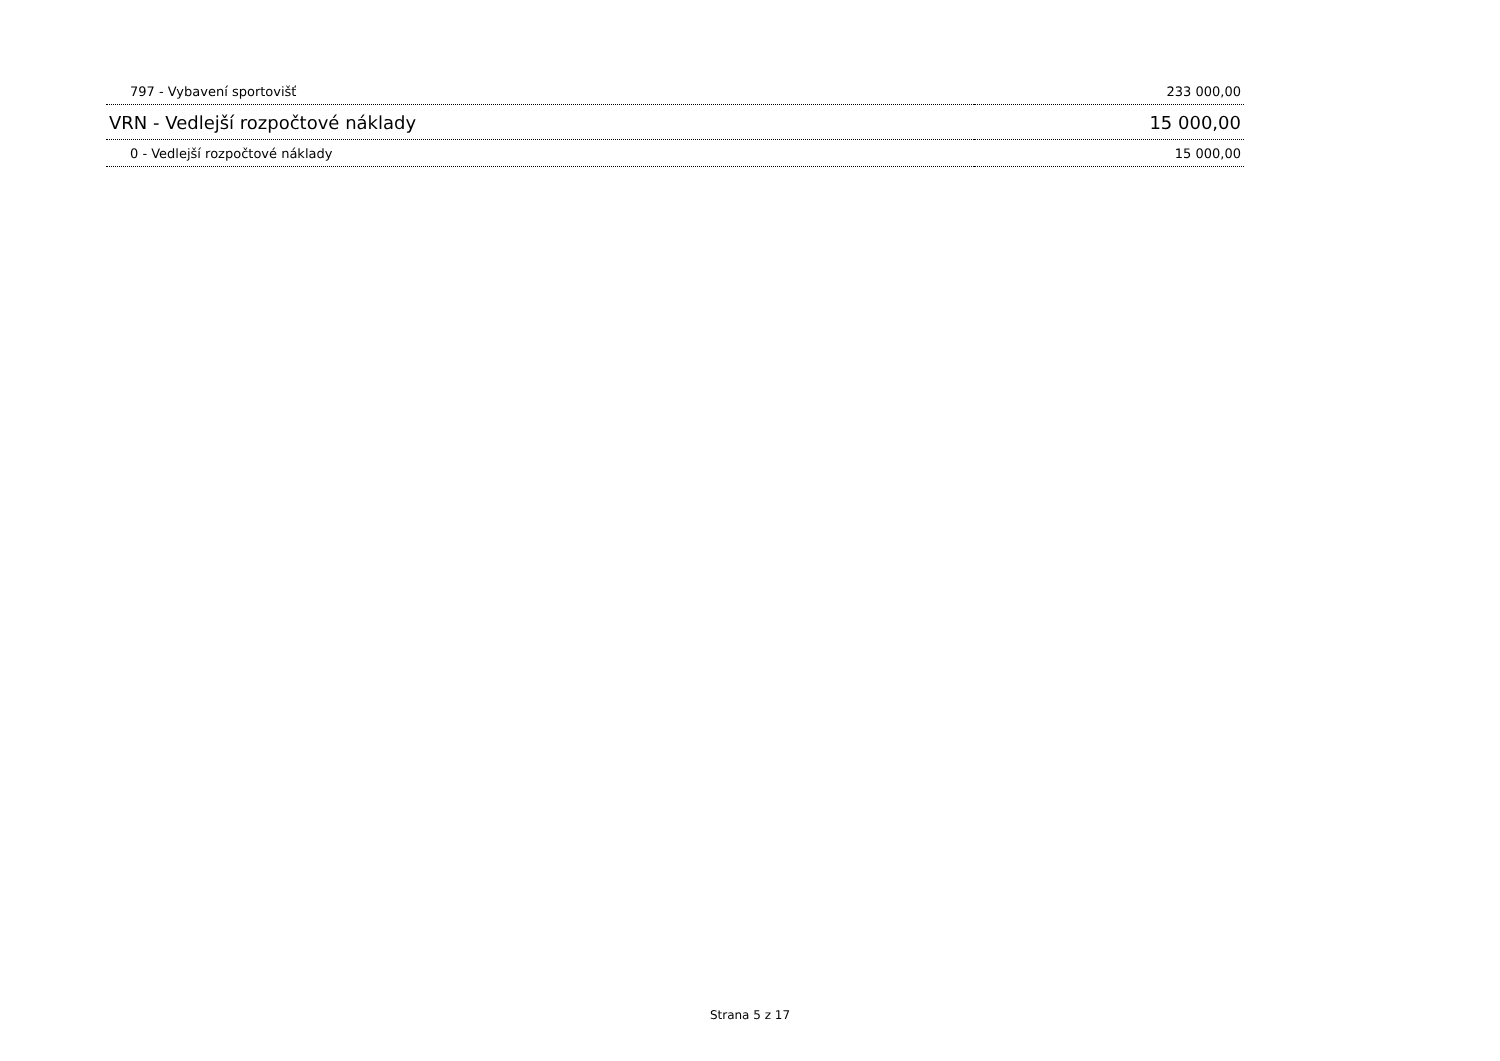| 797 - Vybavení sportovišť | 233 000,00 |
| VRN - Vedlejší rozpočtové náklady | 15 000,00 |
| 0 - Vedlejší rozpočtové náklady | 15 000,00 |
Strana 5 z 17